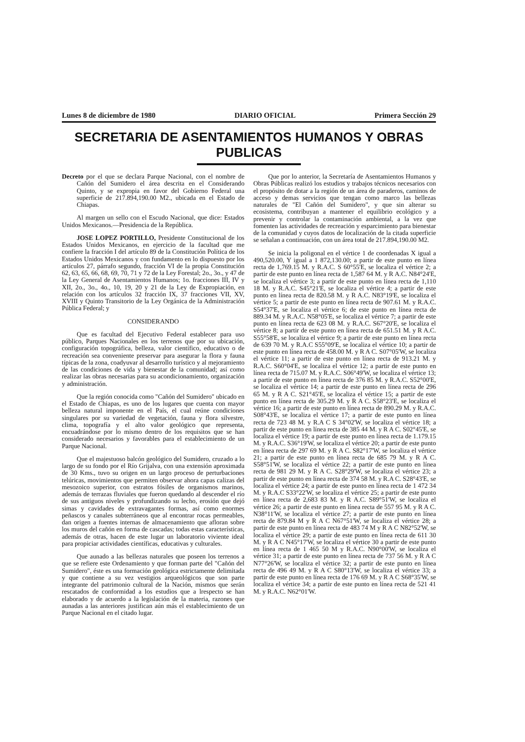Lunes 8 de diciembre de 1980 DIARIO OFICIAL Primera Sección 29
SECRETARIA DE ASENTAMIENTOS HUMANOS Y OBRAS PUBLICAS
Decreto por el que se declara Parque Nacional, con el nombre de Cañón del Sumidero el área descrita en el Considerando Quinto, y se expropia en favor del Gobierno Federal una superficie de 217.894,190.00 M2., ubicada en el Estado de Chiapas.
Al margen un sello con el Escudo Nacional, que dice: Estados Unidos Mexicanos.—Presidencia de la República.
JOSE LOPEZ PORTILLO, Presidente Constitucional de los Estados Unidos Mexicanos, en ejercicio de la facultad que me confiere la fracción I del artículo 89 de la Constitución Política de los Estados Unidos Mexicanos y con fundamento en lo dispuesto por los artículos 27, párrafo segundo, fracción VI de la propia Constitución 62, 63, 65, 66, 68, 69, 70, 71 y 72 de la Ley Forestal; 2o., 3o., y 47 de la Ley General de Asentamientos Humanos; 1o. fracciones III, IV y XII, 2o., 3o., 4o., 10, 19, 20 y 21 de la Ley de Expropiación, en relación con los artículos 32 fracción IX, 37 fracciones VII, XV, XVIII y Quinto Transitorio de la Ley Orgánica de la Administración Pública Federal; y
CONSIDERANDO
Que es facultad del Ejecutivo Federal establecer para uso público, Parques Nacionales en los terrenos que por su ubicación, configuración topográfica, belleza, valor científico, educativo o de recreación sea conveniente preservar para asegurar la flora y fauna típicas de la zona, coadyuvar al desarrollo turístico y al mejoramiento de las condiciones de vida y bienestar de la comunidad; así como realizar las obras necesarias para su acondicionamiento, organización y administración.
Que la región conocida como "Cañón del Sumidero" ubicado en el Estado de Chiapas, es uno de los lugares que cuenta con mayor belleza natural imponente en el País, el cual reúne condiciones singulares por su variedad de vegetación, fauna y flora silvestre, clima, topografía y el alto valor geológico que representa, encuadrándose por lo mismo dentro de los requisitos que se han considerado necesarios y favorables para el establecimiento de un Parque Nacional.
Que el majestuoso balcón geológico del Sumidero, cruzado a lo largo de su fondo por el Río Grijalva, con una extensión aproximada de 30 Kms., tuvo su origen en un largo proceso de perturbaciones telúricas, movimientos que permiten observar ahora capas calizas del mesozoico superior, con estratos fósiles de organismos marinos, además de terrazas fluviales que fueron quedando al descender el río de sus antiguos niveles y profundizando su lecho, erosión que dejó simas y cavidades de extravagantes formas, así como enormes peñascos y canales subterráneos que al encontrar rocas permeables, dan origen a fuentes internas de almacenamiento que afloran sobre los muros del cañón en forma de cascadas; todas estas características, además de otras, hacen de este lugar un laboratorio viviente ideal para propiciar actividades científicas, educativas y culturales.
Que aunado a las bellezas naturales que poseen los terrenos a que se refiere este Ordenamiento y que forman parte del "Cañón del Sumidero", éste es una formación geológica estrictamente delimitada y que contiene a su vez vestigios arqueológicos que son parte integrante del patrimonio cultural de la Nación, mismos que serán rescatados de conformidad a los estudios que a lrespecto se han elaborado y de acuerdo a la legislación de la materia, razones que aunadas a las anteriores justifican aún más el establecimiento de un Parque Nacional en el citado lugar.
Que por lo anterior, la Secretaría de Asentamientos Humanos y Obras Públicas realizó los estudios y trabajos técnicos necesarios con el propósito de dotar a la región de un área de paraderos, caminos de acceso y demas servicios que tengan como marco las bellezas naturales de "El Cañón del Sumidero", y que sin alterar su ecosistema, contribuyan a mantener el equilibrio ecológico y a prevenir y controlar la contaminación ambiental, a la vez que fomenten las actividades de recreación y esparcimiento para bienestar de la comunidad y cuyos datos de localización de la citada superficie se señalan a continuación, con un área total de 217.894,190.00 M2.
Se inicia la poligonal en el vértice 1 de coordenadas X igual a 490,520.00, Y igual a 1 872,130.00; a partir de este punto en línea recta de 1,769.15 M. y R.A.C. S 60°55'E, se localiza el vértice 2; a partir de este punto en línea recta de 1,587 64 M. y R A.C. N84°24'E, se localiza el vértice 3; a partir de este punto en línea recta de 1,110 18 M. y R.A.C. S45°21'E, se localiza el vértice 4; a partir de este punto en línea recta de 820.58 M. y R A.C. N83°19'E, se localiza el vértice 5; a partir de este punto en línea recta de 907.61 M. y R.A.C. S54°37'E, se localiza el vértice 6; de este punto en línea recta de 889.34 M. y R.A.C. N58°05'E, se localiza el vértice 7; a partir de este punto en línea recta de 623 08 M. y R.A.C. S67°20'E, se localiza el vértice 8; a partir de este punto en línea recta de 651.51 M. y R A.C. S55°58'E, se localiza el vértice 9; a partir de este punto en línea recta de 639 70 M. y R.A.C S55°09'E, se localiza el vértice 10; a partir de este punto en línea recta de 458.00 M. y R A C. S07°05'W, se localiza el vértice 11; a partir de este punto en línea recta de 913.21 M. y R.A.C. S60°04'E, se localiza el vértice 12; a partir de este punto en línea recta de 715.07 M. y R.A.C. S06°49'W, se localiza el vértice 13; a partir de este punto en línea recta de 376 85 M. y R.A.C. S52°00'E, se localiza el vértice 14; a partir de este punto en línea recta de 296 65 M. y R A C. S21°45'E, se localiza el vértice 15; a partir de este punto en línea recta de 305.29 M. y R A C. S58°23'E, se localiza el vértice 16; a partir de este punto en línea recta de 890.29 M. y R.A.C. S08°43'E, se localiza el vértice 17; a partir de este punto en línea recta de 723 48 M. y R.A C S 34°02'W, se localiza el vértice 18; a partir de este punto en línea recta de 385 44 M. y R A C. S02°45'E, se localiza el vértice 19; a partir de este punto en línea recta de 1.179.15 M. y R.A.C. S36°19'W, se localiza el vértice 20; a partir de este punto en línea recta de 297 69 M. y R A C. S82°17'W, se localiza el vértice 21; a partir de este punto en línea recta de 685 79 M. y R A C. S58°51'W, se localiza el vértice 22; a partir de este punto en línea recta de 981 29 M. y R A C. S28°29'W, se localiza el vértice 23; a partir de este punto en línea recta de 374 58 M. y R.A C. S28°43'E, se localiza el vértice 24; a partir de este punto en línea recta de 1 472 34 M. y R.A.C S33°22'W, se localiza el vértice 25; a partir de este punto en línea recta de 2,683 83 M. y R A.C. S89°51'W, se localiza el vértice 26; a partir de este punto en línea recta de 557 95 M. y R A C. N38°11'W, se localiza el vértice 27; a partir de este punto en línea recta de 879.84 M y R A C N67°51'W, se localiza el vértice 28; a partir de este punto en línea recta de 483 74 M y R A C N82°52'W, se localiza el vértice 29; a partir de este punto en línea recta de 611 30 M. y R A C N45°17'W, se localiza el vértice 30 a partir de este punto en línea recta de 1 465 50 M y R.A.C. N90°00'W, se localiza el vértice 31; a partir de este punto en línea recta de 737 56 M. y R A C N77°26'W, se localiza el vértice 32; a partir de este punto en línea recta de 496 49 M. y R A C S80°13'W, se localiza el vértice 33; a partir de este punto en línea recta de 176 69 M. y R A C S68°35'W, se localiza el vértice 34; a partir de este punto en línea recta de 521 41 M. y R.A.C. N62°01'W.